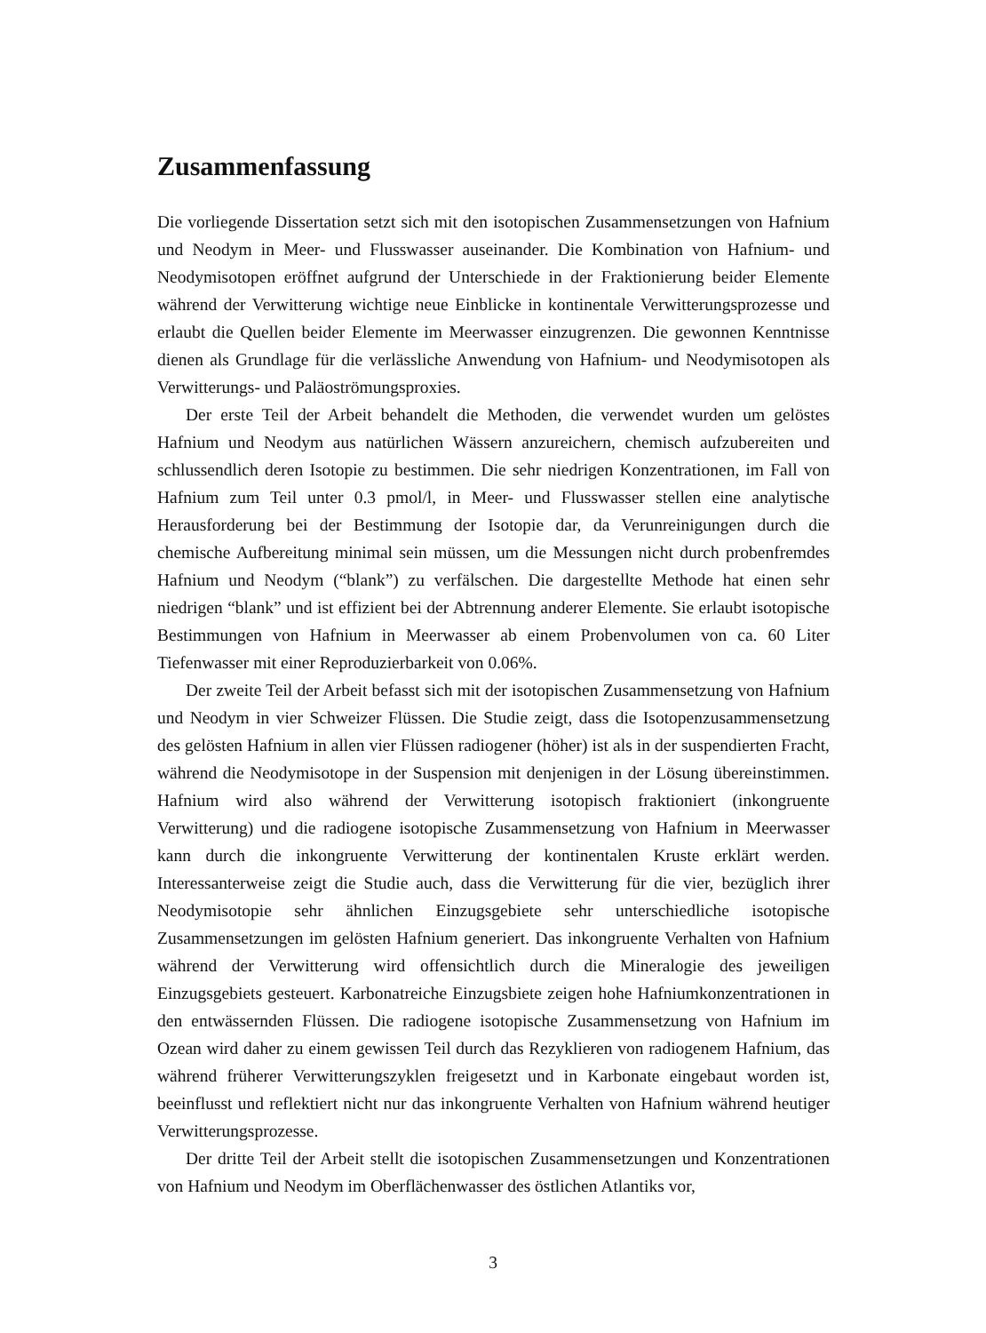Zusammenfassung
Die vorliegende Dissertation setzt sich mit den isotopischen Zusammensetzungen von Hafnium und Neodym in Meer- und Flusswasser auseinander. Die Kombination von Hafnium- und Neodymisotopen eröffnet aufgrund der Unterschiede in der Fraktionierung beider Elemente während der Verwitterung wichtige neue Einblicke in kontinentale Verwitterungsprozesse und erlaubt die Quellen beider Elemente im Meerwasser einzugrenzen. Die gewonnen Kenntnisse dienen als Grundlage für die verlässliche Anwendung von Hafnium- und Neodymisotopen als Verwitterungs- und Paläoströmungsproxies.
Der erste Teil der Arbeit behandelt die Methoden, die verwendet wurden um gelöstes Hafnium und Neodym aus natürlichen Wässern anzureichern, chemisch aufzubereiten und schlussendlich deren Isotopie zu bestimmen. Die sehr niedrigen Konzentrationen, im Fall von Hafnium zum Teil unter 0.3 pmol/l, in Meer- und Flusswasser stellen eine analytische Herausforderung bei der Bestimmung der Isotopie dar, da Verunreinigungen durch die chemische Aufbereitung minimal sein müssen, um die Messungen nicht durch probenfremdes Hafnium und Neodym (“blank”) zu verfälschen. Die dargestellte Methode hat einen sehr niedrigen “blank” und ist effizient bei der Abtrennung anderer Elemente. Sie erlaubt isotopische Bestimmungen von Hafnium in Meerwasser ab einem Probenvolumen von ca. 60 Liter Tiefenwasser mit einer Reproduzierbarkeit von 0.06%.
Der zweite Teil der Arbeit befasst sich mit der isotopischen Zusammensetzung von Hafnium und Neodym in vier Schweizer Flüssen. Die Studie zeigt, dass die Isotopenzusammensetzung des gelösten Hafnium in allen vier Flüssen radiogener (höher) ist als in der suspendierten Fracht, während die Neodymisotope in der Suspension mit denjenigen in der Lösung übereinstimmen. Hafnium wird also während der Verwitterung isotopisch fraktioniert (inkongruente Verwitterung) und die radiogene isotopische Zusammensetzung von Hafnium in Meerwasser kann durch die inkongruente Verwitterung der kontinentalen Kruste erklärt werden. Interessanterweise zeigt die Studie auch, dass die Verwitterung für die vier, bezüglich ihrer Neodymisotopie sehr ähnlichen Einzugsgebiete sehr unterschiedliche isotopische Zusammensetzungen im gelösten Hafnium generiert. Das inkongruente Verhalten von Hafnium während der Verwitterung wird offensichtlich durch die Mineralogie des jeweiligen Einzugsgebiets gesteuert. Karbonatreiche Einzugsbiete zeigen hohe Hafniumkonzentrationen in den entwässernden Flüssen. Die radiogene isotopische Zusammensetzung von Hafnium im Ozean wird daher zu einem gewissen Teil durch das Rezyklieren von radiogenem Hafnium, das während früherer Verwitterungszyklen freigesetzt und in Karbonate eingebaut worden ist, beeinflusst und reflektiert nicht nur das inkongruente Verhalten von Hafnium während heutiger Verwitterungsprozesse.
Der dritte Teil der Arbeit stellt die isotopischen Zusammensetzungen und Konzentrationen von Hafnium und Neodym im Oberflächenwasser des östlichen Atlantiks vor,
3